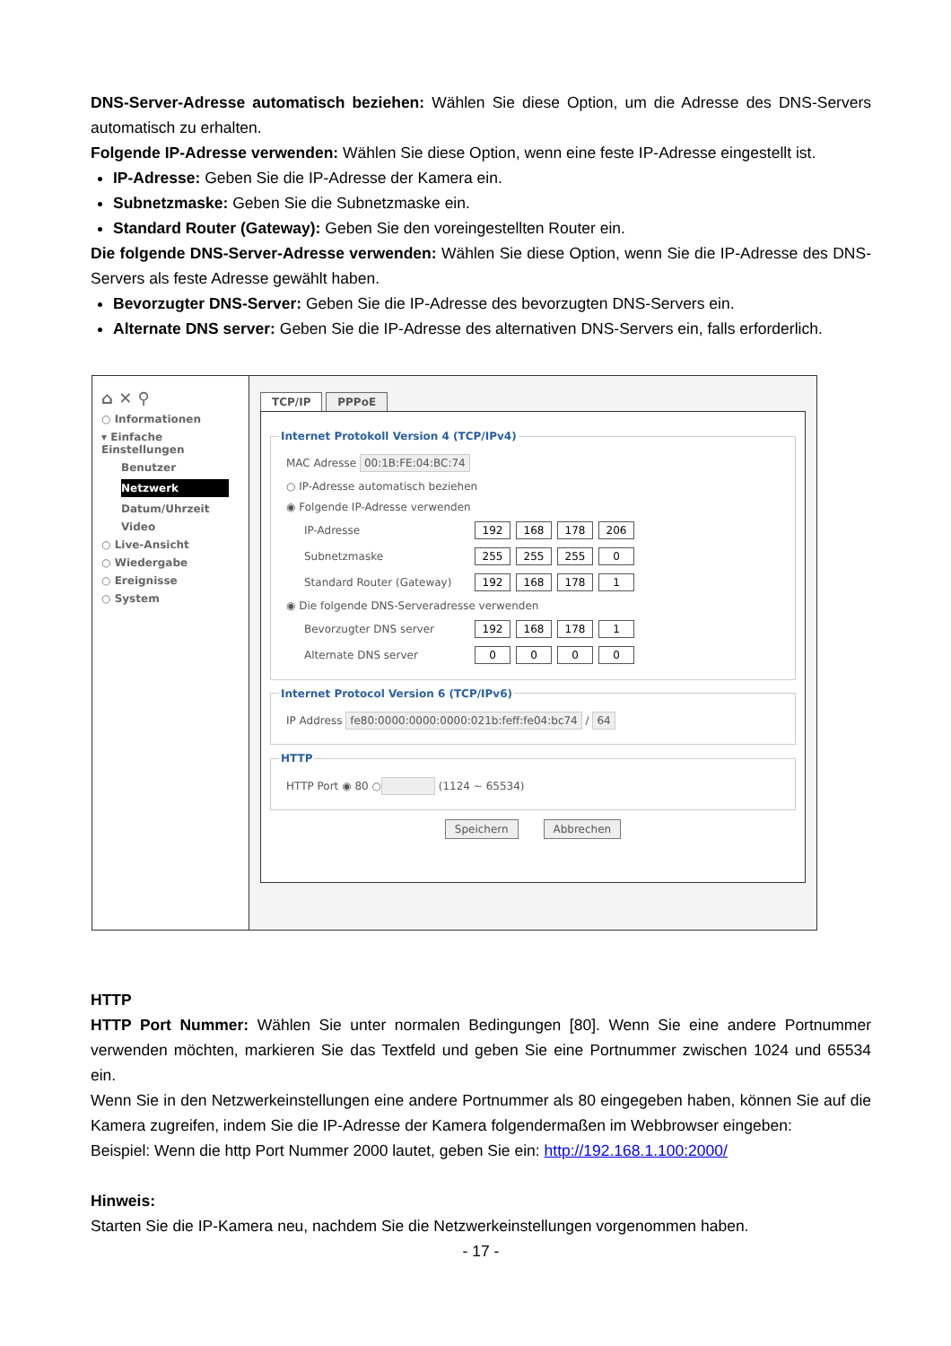DNS-Server-Adresse automatisch beziehen: Wählen Sie diese Option, um die Adresse des DNS-Servers automatisch zu erhalten.
Folgende IP-Adresse verwenden: Wählen Sie diese Option, wenn eine feste IP-Adresse eingestellt ist.
IP-Adresse: Geben Sie die IP-Adresse der Kamera ein.
Subnetzmaske: Geben Sie die Subnetzmaske ein.
Standard Router (Gateway): Geben Sie den voreingestellten Router ein.
Die folgende DNS-Server-Adresse verwenden: Wählen Sie diese Option, wenn Sie die IP-Adresse des DNS-Servers als feste Adresse gewählt haben.
Bevorzugter DNS-Server: Geben Sie die IP-Adresse des bevorzugten DNS-Servers ein.
Alternate DNS server: Geben Sie die IP-Adresse des alternativen DNS-Servers ein, falls erforderlich.
⌂ ✕ ⚲
○ Informationen
▾ Einfache Einstellungen
Benutzer
Netzwerk
Datum/Uhrzeit
Video
○ Live-Ansicht
○ Wiedergabe
○ Ereignisse
○ System
TCP/IP PPPoE
Internet Protokoll Version 4 (TCP/IPv4)
MAC Adresse 00:1B:FE:04:BC:74
○ IP-Adresse automatisch beziehen
◉ Folgende IP-Adresse verwenden
IP-Adresse 192 168 178 206
Subnetzmaske 255 255 255 0
Standard Router (Gateway) 192 168 178 1
◉ Die folgende DNS-Serveradresse verwenden
Bevorzugter DNS server 192 168 178 1
Alternate DNS server 0000
Internet Protocol Version 6 (TCP/IPv6)
IP Address fe80:0000:0000:0000:021b:feff:fe04:bc74 / 64
HTTP
HTTP Port ◉ 80 ○ (1124 ~ 65534)
Speichern Abbrechen
HTTP
HTTP Port Nummer: Wählen Sie unter normalen Bedingungen [80]. Wenn Sie eine andere Portnummer verwenden möchten, markieren Sie das Textfeld und geben Sie eine Portnummer zwischen 1024 und 65534 ein.
Wenn Sie in den Netzwerkeinstellungen eine andere Portnummer als 80 eingegeben haben, können Sie auf die Kamera zugreifen, indem Sie die IP-Adresse der Kamera folgendermaßen im Webbrowser eingeben:
Beispiel: Wenn die http Port Nummer 2000 lautet, geben Sie ein: http://192.168.1.100:2000/
Hinweis:
Starten Sie die IP-Kamera neu, nachdem Sie die Netzwerkeinstellungen vorgenommen haben.
- 17 -